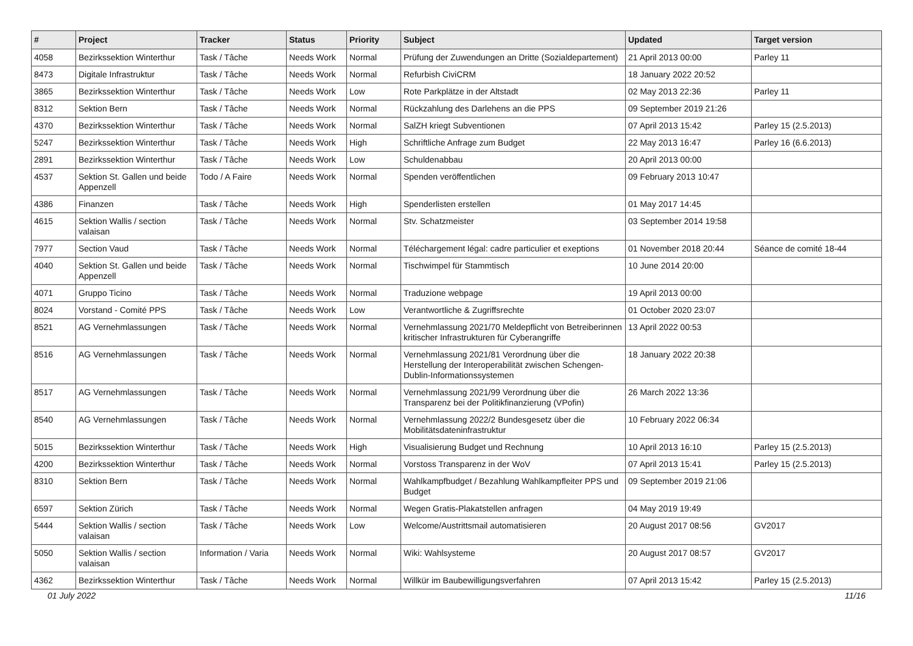| # | Project | Tracker | Status | Priority | Subject | Updated | Target version |
| --- | --- | --- | --- | --- | --- | --- | --- |
| 4058 | Bezirkssektion Winterthur | Task / Tâche | Needs Work | Normal | Prüfung der Zuwendungen an Dritte (Sozialdepartement) | 21 April 2013 00:00 | Parley 11 |
| 8473 | Digitale Infrastruktur | Task / Tâche | Needs Work | Normal | Refurbish CiviCRM | 18 January 2022 20:52 | |
| 3865 | Bezirkssektion Winterthur | Task / Tâche | Needs Work | Low | Rote Parkplätze in der Altstadt | 02 May 2013 22:36 | Parley 11 |
| 8312 | Sektion Bern | Task / Tâche | Needs Work | Normal | Rückzahlung des Darlehens an die PPS | 09 September 2019 21:26 | |
| 4370 | Bezirkssektion Winterthur | Task / Tâche | Needs Work | Normal | SalZH kriegt Subventionen | 07 April 2013 15:42 | Parley 15 (2.5.2013) |
| 5247 | Bezirkssektion Winterthur | Task / Tâche | Needs Work | High | Schriftliche Anfrage zum Budget | 22 May 2013 16:47 | Parley 16 (6.6.2013) |
| 2891 | Bezirkssektion Winterthur | Task / Tâche | Needs Work | Low | Schuldenabbau | 20 April 2013 00:00 | |
| 4537 | Sektion St. Gallen und beide Appenzell | Todo / A Faire | Needs Work | Normal | Spenden veröffentlichen | 09 February 2013 10:47 | |
| 4386 | Finanzen | Task / Tâche | Needs Work | High | Spenderlisten erstellen | 01 May 2017 14:45 | |
| 4615 | Sektion Wallis / section valaisan | Task / Tâche | Needs Work | Normal | Stv. Schatzmeister | 03 September 2014 19:58 | |
| 7977 | Section Vaud | Task / Tâche | Needs Work | Normal | Téléchargement légal: cadre particulier et exeptions | 01 November 2018 20:44 | Séance de comité 18-44 |
| 4040 | Sektion St. Gallen und beide Appenzell | Task / Tâche | Needs Work | Normal | Tischwimpel für Stammtisch | 10 June 2014 20:00 | |
| 4071 | Gruppo Ticino | Task / Tâche | Needs Work | Normal | Traduzione webpage | 19 April 2013 00:00 | |
| 8024 | Vorstand - Comité PPS | Task / Tâche | Needs Work | Low | Verantwortliche & Zugriffsrechte | 01 October 2020 23:07 | |
| 8521 | AG Vernehmlassungen | Task / Tâche | Needs Work | Normal | Vernehmlassung 2021/70 Meldepflicht von Betreiberinnen kritischer Infrastrukturen für Cyberangriffe | 13 April 2022 00:53 | |
| 8516 | AG Vernehmlassungen | Task / Tâche | Needs Work | Normal | Vernehmlassung 2021/81 Verordnung über die Herstellung der Interoperabilität zwischen Schengen-Dublin-Informationssystemen | 18 January 2022 20:38 | |
| 8517 | AG Vernehmlassungen | Task / Tâche | Needs Work | Normal | Vernehmlassung 2021/99 Verordnung über die Transparenz bei der Politikfinanzierung (VPofin) | 26 March 2022 13:36 | |
| 8540 | AG Vernehmlassungen | Task / Tâche | Needs Work | Normal | Vernehmlassung 2022/2 Bundesgesetz über die Mobilitätsdateninfrastruktur | 10 February 2022 06:34 | |
| 5015 | Bezirkssektion Winterthur | Task / Tâche | Needs Work | High | Visualisierung Budget und Rechnung | 10 April 2013 16:10 | Parley 15 (2.5.2013) |
| 4200 | Bezirkssektion Winterthur | Task / Tâche | Needs Work | Normal | Vorstoss Transparenz in der WoV | 07 April 2013 15:41 | Parley 15 (2.5.2013) |
| 8310 | Sektion Bern | Task / Tâche | Needs Work | Normal | Wahlkampfbudget / Bezahlung Wahlkampfleiter PPS und Budget | 09 September 2019 21:06 | |
| 6597 | Sektion Zürich | Task / Tâche | Needs Work | Normal | Wegen Gratis-Plakatstellen anfragen | 04 May 2019 19:49 | |
| 5444 | Sektion Wallis / section valaisan | Task / Tâche | Needs Work | Low | Welcome/Austrittsmail automatisieren | 20 August 2017 08:56 | GV2017 |
| 5050 | Sektion Wallis / section valaisan | Information / Varia | Needs Work | Normal | Wiki: Wahlsysteme | 20 August 2017 08:57 | GV2017 |
| 4362 | Bezirkssektion Winterthur | Task / Tâche | Needs Work | Normal | Willkür im Baubewilligungsverfahren | 07 April 2013 15:42 | Parley 15 (2.5.2013) |
01 July 2022 11/16